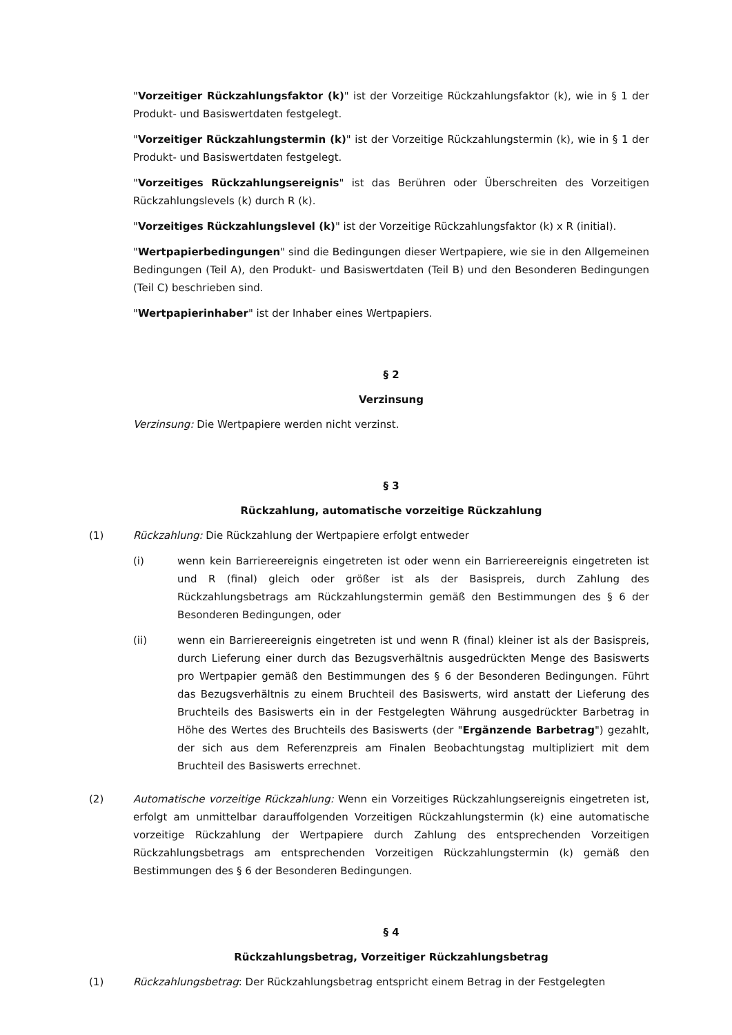"Vorzeitiger Rückzahlungsfaktor (k)" ist der Vorzeitige Rückzahlungsfaktor (k), wie in § 1 der Produkt- und Basiswertdaten festgelegt.
"Vorzeitiger Rückzahlungstermin (k)" ist der Vorzeitige Rückzahlungstermin (k), wie in § 1 der Produkt- und Basiswertdaten festgelegt.
"Vorzeitiges Rückzahlungsereignis" ist das Berühren oder Überschreiten des Vorzeitigen Rückzahlungslevels (k) durch R (k).
"Vorzeitiges Rückzahlungslevel (k)" ist der Vorzeitige Rückzahlungsfaktor (k) x R (initial).
"Wertpapierbedingungen" sind die Bedingungen dieser Wertpapiere, wie sie in den Allgemeinen Bedingungen (Teil A), den Produkt- und Basiswertdaten (Teil B) und den Besonderen Bedingungen (Teil C) beschrieben sind.
"Wertpapierinhaber" ist der Inhaber eines Wertpapiers.
§ 2
Verzinsung
Verzinsung: Die Wertpapiere werden nicht verzinst.
§ 3
Rückzahlung, automatische vorzeitige Rückzahlung
(1) Rückzahlung: Die Rückzahlung der Wertpapiere erfolgt entweder
(i) wenn kein Barriereereignis eingetreten ist oder wenn ein Barriereereignis eingetreten ist und R (final) gleich oder größer ist als der Basispreis, durch Zahlung des Rückzahlungsbetrags am Rückzahlungstermin gemäß den Bestimmungen des § 6 der Besonderen Bedingungen, oder
(ii) wenn ein Barriereereignis eingetreten ist und wenn R (final) kleiner ist als der Basispreis, durch Lieferung einer durch das Bezugsverhältnis ausgedrückten Menge des Basiswerts pro Wertpapier gemäß den Bestimmungen des § 6 der Besonderen Bedingungen. Führt das Bezugsverhältnis zu einem Bruchteil des Basiswerts, wird anstatt der Lieferung des Bruchteils des Basiswerts ein in der Festgelegten Währung ausgedrückter Barbetrag in Höhe des Wertes des Bruchteils des Basiswerts (der "Ergänzende Barbetrag") gezahlt, der sich aus dem Referenzpreis am Finalen Beobachtungstag multipliziert mit dem Bruchteil des Basiswerts errechnet.
(2) Automatische vorzeitige Rückzahlung: Wenn ein Vorzeitiges Rückzahlungsereignis eingetreten ist, erfolgt am unmittelbar darauffolgenden Vorzeitigen Rückzahlungstermin (k) eine automatische vorzeitige Rückzahlung der Wertpapiere durch Zahlung des entsprechenden Vorzeitigen Rückzahlungsbetrags am entsprechenden Vorzeitigen Rückzahlungstermin (k) gemäß den Bestimmungen des § 6 der Besonderen Bedingungen.
§ 4
Rückzahlungsbetrag, Vorzeitiger Rückzahlungsbetrag
(1) Rückzahlungsbetrag: Der Rückzahlungsbetrag entspricht einem Betrag in der Festgelegten